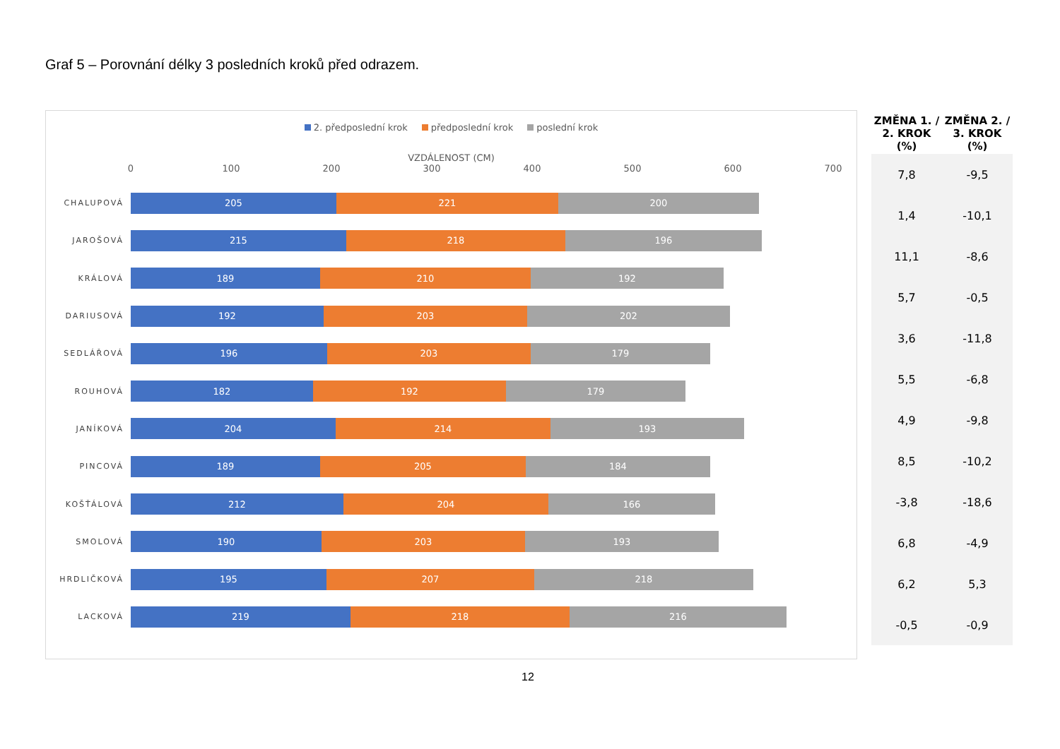Graf 5 – Porovnání délky 3 posledních kroků před odrazem.
2. předposlední krok předposlední krok poslední krok
VZDÁLENOST (CM)
0 100 200 300 400 500 600 700
CHALUPOVÁ
205 221 200
JAROŠOVÁ
215 218 196
KRÁLOVÁ
189 210 192
DARIUSOVÁ
192 203 202
SEDLÁŘOVÁ
196 203 179
ROUHOVÁ
182 192 179
JANÍKOVÁ
204 214 193
PINCOVÁ
189 205 184
KOŠŤÁLOVÁ
212 204 166
SMOLOVÁ
190 203 193
HRDLIČKOVÁ
195 207 218
LACKOVÁ
219 218 216
| ZMĚNA 1. / 2. KROK (%) | ZMĚNA 2. / 3. KROK (%) |
| --- | --- |
| 7,8 | -9,5 |
| 1,4 | -10,1 |
| 11,1 | -8,6 |
| 5,7 | -0,5 |
| 3,6 | -11,8 |
| 5,5 | -6,8 |
| 4,9 | -9,8 |
| 8,5 | -10,2 |
| -3,8 | -18,6 |
| 6,8 | -4,9 |
| 6,2 | 5,3 |
| -0,5 | -0,9 |
12